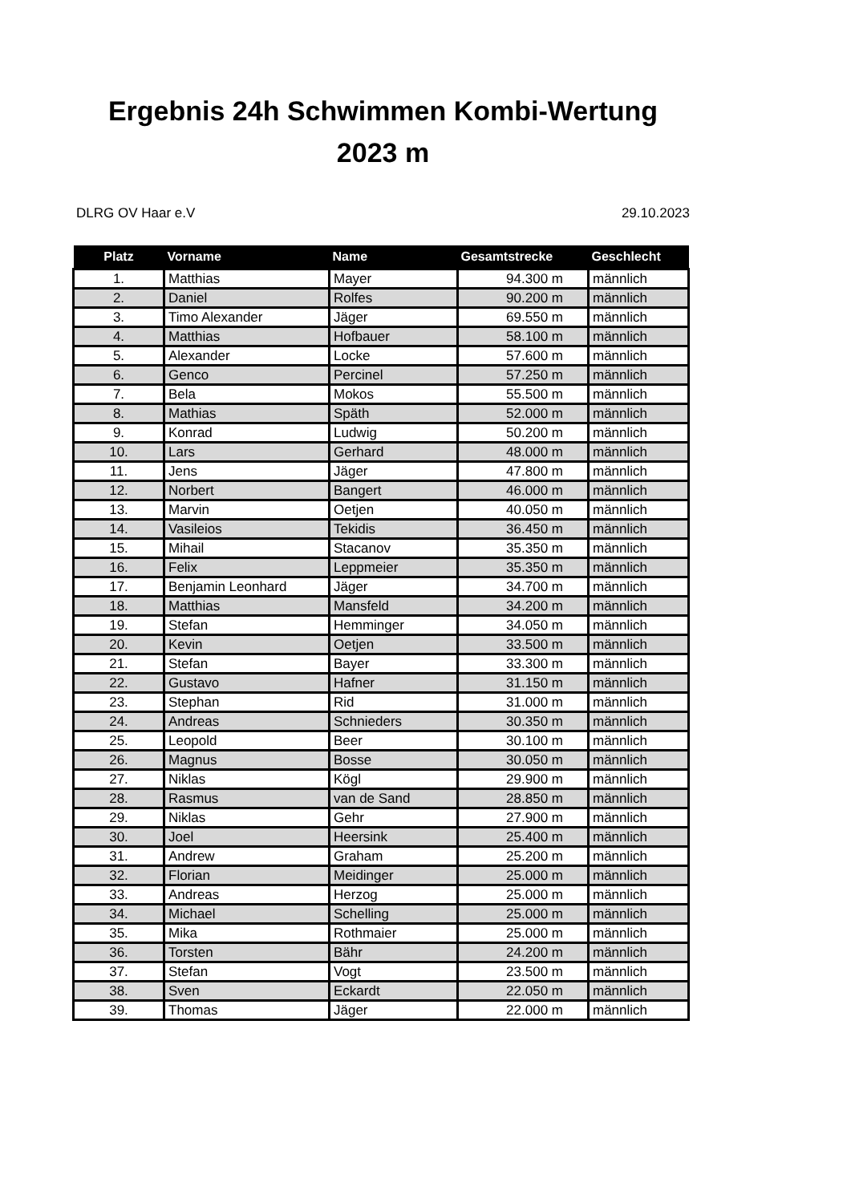Ergebnis 24h Schwimmen Kombi-Wertung
2023 m
DLRG OV Haar e.V 29.10.2023
| Platz | Vorname | Name | Gesamtstrecke | Geschlecht |
| --- | --- | --- | --- | --- |
| 1. | Matthias | Mayer | 94.300 m | männlich |
| 2. | Daniel | Rolfes | 90.200 m | männlich |
| 3. | Timo Alexander | Jäger | 69.550 m | männlich |
| 4. | Matthias | Hofbauer | 58.100 m | männlich |
| 5. | Alexander | Locke | 57.600 m | männlich |
| 6. | Genco | Percinel | 57.250 m | männlich |
| 7. | Bela | Mokos | 55.500 m | männlich |
| 8. | Mathias | Späth | 52.000 m | männlich |
| 9. | Konrad | Ludwig | 50.200 m | männlich |
| 10. | Lars | Gerhard | 48.000 m | männlich |
| 11. | Jens | Jäger | 47.800 m | männlich |
| 12. | Norbert | Bangert | 46.000 m | männlich |
| 13. | Marvin | Oetjen | 40.050 m | männlich |
| 14. | Vasileios | Tekidis | 36.450 m | männlich |
| 15. | Mihail | Stacanov | 35.350 m | männlich |
| 16. | Felix | Leppmeier | 35.350 m | männlich |
| 17. | Benjamin Leonhard | Jäger | 34.700 m | männlich |
| 18. | Matthias | Mansfeld | 34.200 m | männlich |
| 19. | Stefan | Hemminger | 34.050 m | männlich |
| 20. | Kevin | Oetjen | 33.500 m | männlich |
| 21. | Stefan | Bayer | 33.300 m | männlich |
| 22. | Gustavo | Hafner | 31.150 m | männlich |
| 23. | Stephan | Rid | 31.000 m | männlich |
| 24. | Andreas | Schnieders | 30.350 m | männlich |
| 25. | Leopold | Beer | 30.100 m | männlich |
| 26. | Magnus | Bosse | 30.050 m | männlich |
| 27. | Niklas | Kögl | 29.900 m | männlich |
| 28. | Rasmus | van de Sand | 28.850 m | männlich |
| 29. | Niklas | Gehr | 27.900 m | männlich |
| 30. | Joel | Heersink | 25.400 m | männlich |
| 31. | Andrew | Graham | 25.200 m | männlich |
| 32. | Florian | Meidinger | 25.000 m | männlich |
| 33. | Andreas | Herzog | 25.000 m | männlich |
| 34. | Michael | Schelling | 25.000 m | männlich |
| 35. | Mika | Rothmaier | 25.000 m | männlich |
| 36. | Torsten | Bähr | 24.200 m | männlich |
| 37. | Stefan | Vogt | 23.500 m | männlich |
| 38. | Sven | Eckardt | 22.050 m | männlich |
| 39. | Thomas | Jäger | 22.000 m | männlich |